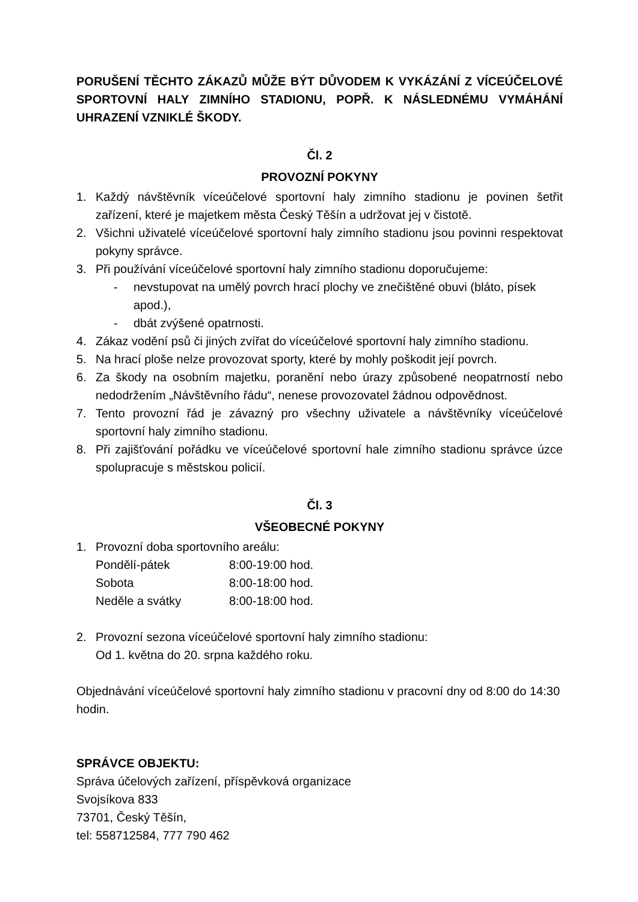PORUŠENÍ TĚCHTO ZÁKAZŮ MŮŽE BÝT DŮVODEM K VYKÁZÁNÍ Z VÍCEÚČELOVÉ SPORTOVNÍ HALY ZIMNÍHO STADIONU, POPŘ. K NÁSLEDNÉMU VYMÁHÁNÍ UHRAZENÍ VZNIKLÉ ŠKODY.
Čl. 2
PROVOZNÍ POKYNY
1. Každý návštěvník víceúčelové sportovní haly zimního stadionu je povinen šetřit zařízení, které je majetkem města Český Těšín a udržovat jej v čistotě.
2. Všichni uživatelé víceúčelové sportovní haly zimního stadionu jsou povinni respektovat pokyny správce.
3. Při používání víceúčelové sportovní haly zimního stadionu doporučujeme:
- nevstupovat na umělý povrch hrací plochy ve znečištěné obuvi (bláto, písek apod.),
- dbát zvýšené opatrnosti.
4. Zákaz vodění psů či jiných zvířat do víceúčelové sportovní haly zimního stadionu.
5. Na hrací ploše nelze provozovat sporty, které by mohly poškodit její povrch.
6. Za škody na osobním majetku, poranění nebo úrazy způsobené neopatrností nebo nedodržením „Návštěvního řádu“, nenese provozovatel žádnou odpovědnost.
7. Tento provozní řád je závazný pro všechny uživatele a návštěvníky víceúčelové sportovní haly zimního stadionu.
8. Při zajišťování pořádku ve víceúčelové sportovní hale zimního stadionu správce úzce spolupracuje s městskou policií.
Čl. 3
VŠEOBECNÉ POKYNY
1. Provozní doba sportovního areálu:
Pondělí-pátek 8:00-19:00 hod.
Sobota 8:00-18:00 hod.
Neděle a svátky 8:00-18:00 hod.
2. Provozní sezona víceúčelové sportovní haly zimního stadionu:
Od 1. května do 20. srpna každého roku.
Objednávání víceúčelové sportovní haly zimního stadionu v pracovní dny od 8:00 do 14:30 hodin.
SPRÁVCE OBJEKTU:
Správa účelových zařízení, příspěvková organizace
Svojsíkova 833
73701, Český Těšín,
tel: 558712584, 777 790 462